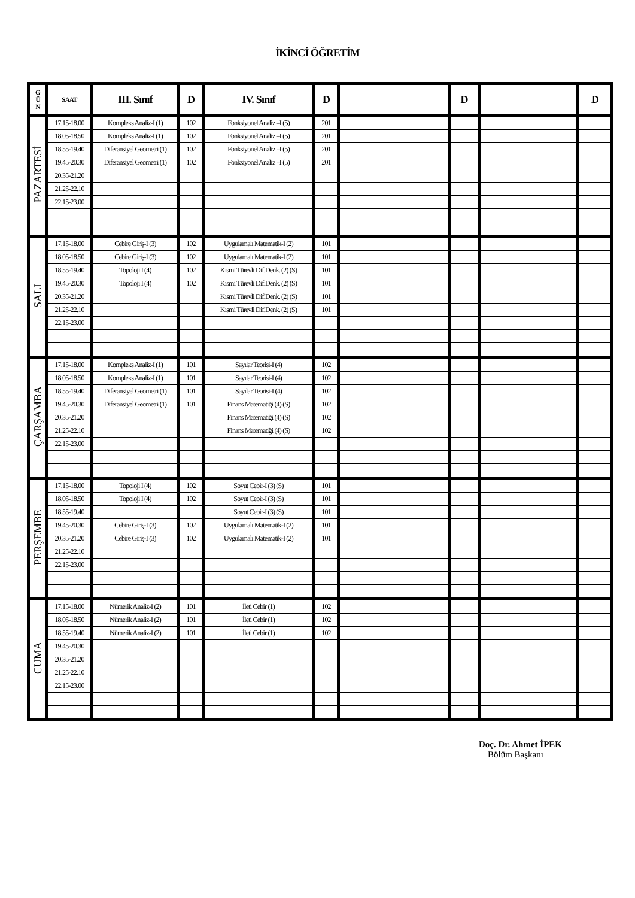İKİNCİ ÖĞRETİM
| G Ü N | SAAT | III. Sınıf | D | IV. Sınıf | D | | D | | D |
| --- | --- | --- | --- | --- | --- | --- | --- | --- | --- |
| PAZARTESİ | 17.15-18.00 | Kompleks Analiz-I (1) | 102 | Fonksiyonel Analiz –I (5) | 201 | | | | |
| | 18.05-18.50 | Kompleks Analiz-I (1) | 102 | Fonksiyonel Analiz –I (5) | 201 | | | | |
| | 18.55-19.40 | Diferansiyel Geometri (1) | 102 | Fonksiyonel Analiz –I (5) | 201 | | | | |
| | 19.45-20.30 | Diferansiyel Geometri (1) | 102 | Fonksiyonel Analiz –I (5) | 201 | | | | |
| | 20.35-21.20 | | | | | | | | |
| | 21.25-22.10 | | | | | | | | |
| | 22.15-23.00 | | | | | | | | |
| SALI | 17.15-18.00 | Cebire Giriş-I (3) | 102 | Uygulamalı Matematik-I (2) | 101 | | | | |
| | 18.05-18.50 | Cebire Giriş-I (3) | 102 | Uygulamalı Matematik-I (2) | 101 | | | | |
| | 18.55-19.40 | Topoloji I (4) | 102 | Kısmi Türevli Dif.Denk. (2) (S) | 101 | | | | |
| | 19.45-20.30 | Topoloji I (4) | 102 | Kısmi Türevli Dif.Denk. (2) (S) | 101 | | | | |
| | 20.35-21.20 | | | Kısmi Türevli Dif.Denk. (2) (S) | 101 | | | | |
| | 21.25-22.10 | | | Kısmi Türevli Dif.Denk. (2) (S) | 101 | | | | |
| | 22.15-23.00 | | | | | | | | |
| ÇARŞAMBA | 17.15-18.00 | Kompleks Analiz-I (1) | 101 | Sayılar Teorisi-I (4) | 102 | | | | |
| | 18.05-18.50 | Kompleks Analiz-I (1) | 101 | Sayılar Teorisi-I (4) | 102 | | | | |
| | 18.55-19.40 | Diferansiyel Geometri (1) | 101 | Sayılar Teorisi-I (4) | 102 | | | | |
| | 19.45-20.30 | Diferansiyel Geometri (1) | 101 | Finans Matematiği (4) (S) | 102 | | | | |
| | 20.35-21.20 | | | Finans Matematiği (4) (S) | 102 | | | | |
| | 21.25-22.10 | | | Finans Matematiği (4) (S) | 102 | | | | |
| | 22.15-23.00 | | | | | | | | |
| PERŞEMBE | 17.15-18.00 | Topoloji I (4) | 102 | Soyut Cebir-I (3) (S) | 101 | | | | |
| | 18.05-18.50 | Topoloji I (4) | 102 | Soyut Cebir-I (3) (S) | 101 | | | | |
| | 18.55-19.40 | | | Soyut Cebir-I (3) (S) | 101 | | | | |
| | 19.45-20.30 | Cebire Giriş-I (3) | 102 | Uygulamalı Matematik-I (2) | 101 | | | | |
| | 20.35-21.20 | Cebire Giriş-I (3) | 102 | Uygulamalı Matematik-I (2) | 101 | | | | |
| | 21.25-22.10 | | | | | | | | |
| | 22.15-23.00 | | | | | | | | |
| CUMA | 17.15-18.00 | Nümerik Analiz-I (2) | 101 | İleti Cebir (1) | 102 | | | | |
| | 18.05-18.50 | Nümerik Analiz-I (2) | 101 | İleti Cebir (1) | 102 | | | | |
| | 18.55-19.40 | Nümerik Analiz-I (2) | 101 | İleti Cebir (1) | 102 | | | | |
| | 19.45-20.30 | | | | | | | | |
| | 20.35-21.20 | | | | | | | | |
| | 21.25-22.10 | | | | | | | | |
| | 22.15-23.00 | | | | | | | | |
Doç. Dr. Ahmet İPEK
Bölüm Başkanı